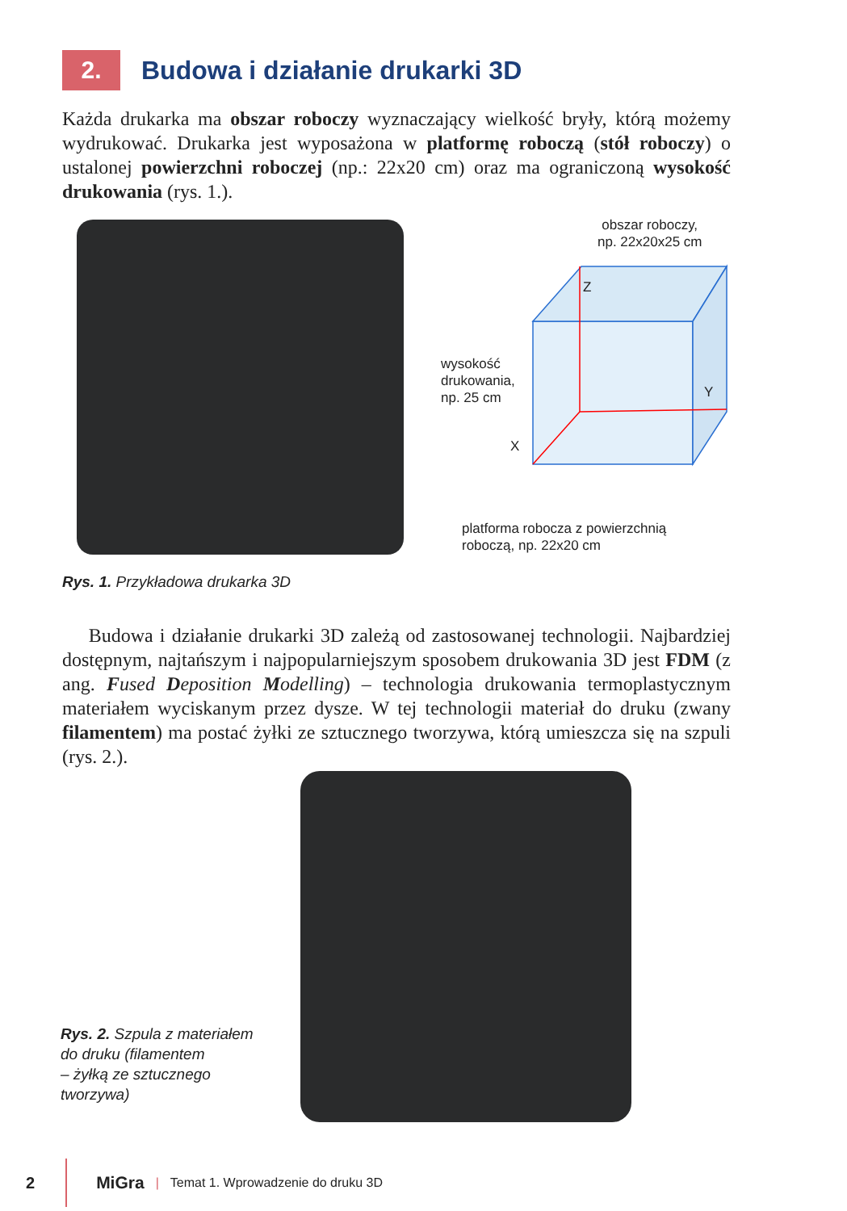2.
Budowa i działanie drukarki 3D
Każda drukarka ma obszar roboczy wyznaczający wielkość bryły, którą możemy wydrukować. Drukarka jest wyposażona w platformę roboczą (stół roboczy) o ustalonej powierzchni roboczej (np.: 22x20 cm) oraz ma ograniczoną wysokość drukowania (rys. 1.).
obszar roboczy,
np. 22x20x25 cm
Z
Y
X
wysokość
drukowania,
np. 25 cm
platforma robocza z powierzchnią
roboczą, np. 22x20 cm
Rys. 1. Przykładowa drukarka 3D
Budowa i działanie drukarki 3D zależą od zastosowanej technologii. Najbardziej dostępnym, najtańszym i najpopularniejszym sposobem drukowania 3D jest FDM (z ang. Fused Deposition Modelling) – technologia drukowania termoplastycznym materiałem wyciskanym przez dysze. W tej technologii materiał do druku (zwany filamentem) ma postać żyłki ze sztucznego tworzywa, którą umieszcza się na szpuli (rys. 2.).
Rys. 2. Szpula z materiałem
do druku (filamentem
– żyłką ze sztucznego
tworzywa)
2 MiGra | Temat 1. Wprowadzenie do druku 3D